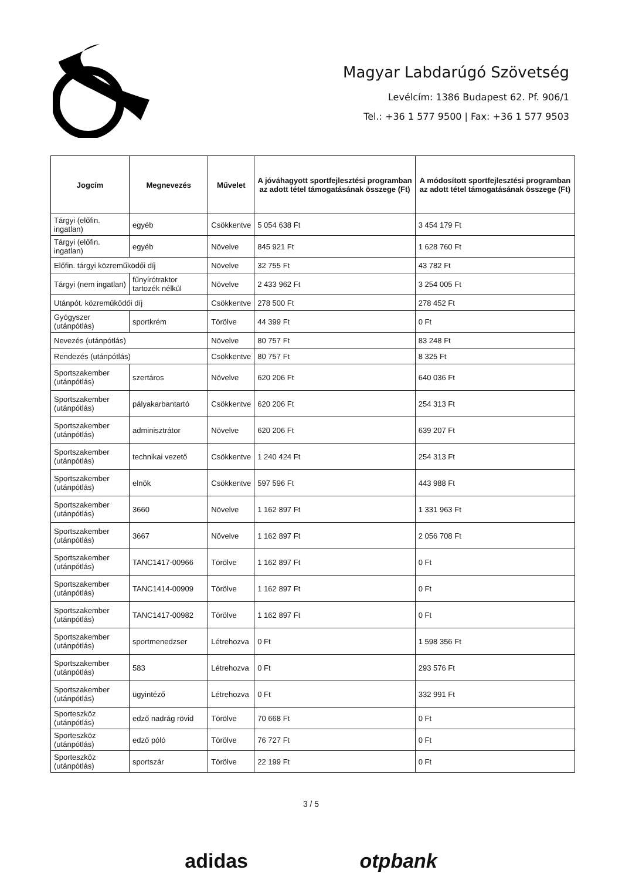Magyar Labdarúgó Szövetség
Levélcím: 1386 Budapest 62. Pf. 906/1
Tel.: +36 1 577 9500 | Fax: +36 1 577 9503
| Jogcím | Megnevezés | Művelet | A jóváhagyott sportfejlesztési programban az adott tétel támogatásának összege (Ft) | A módosított sportfejlesztési programban az adott tétel támogatásának összege (Ft) |
| --- | --- | --- | --- | --- |
| Tárgyi (előfin. ingatlan) | egyéb | Csökkentve | 5 054 638 Ft | 3 454 179 Ft |
| Tárgyi (előfin. ingatlan) | egyéb | Növelve | 845 921 Ft | 1 628 760 Ft |
| Előfin. tárgyi közreműködői díj | | Növelve | 32 755 Ft | 43 782 Ft |
| Tárgyi (nem ingatlan) | fűnyírótraktor tartozék nélkül | Növelve | 2 433 962 Ft | 3 254 005 Ft |
| Utánpót. közreműködői díj | | Csökkentve | 278 500 Ft | 278 452 Ft |
| Gyógyszer (utánpótlás) | sportkrém | Törölve | 44 399 Ft | 0 Ft |
| Nevezés (utánpótlás) | | Növelve | 80 757 Ft | 83 248 Ft |
| Rendezés (utánpótlás) | | Csökkentve | 80 757 Ft | 8 325 Ft |
| Sportszakember (utánpótlás) | szertáros | Növelve | 620 206 Ft | 640 036 Ft |
| Sportszakember (utánpótlás) | pályakarbantartó | Csökkentve | 620 206 Ft | 254 313 Ft |
| Sportszakember (utánpótlás) | adminisztrátor | Növelve | 620 206 Ft | 639 207 Ft |
| Sportszakember (utánpótlás) | technikai vezető | Csökkentve | 1 240 424 Ft | 254 313 Ft |
| Sportszakember (utánpótlás) | elnök | Csökkentve | 597 596 Ft | 443 988 Ft |
| Sportszakember (utánpótlás) | 3660 | Növelve | 1 162 897 Ft | 1 331 963 Ft |
| Sportszakember (utánpótlás) | 3667 | Növelve | 1 162 897 Ft | 2 056 708 Ft |
| Sportszakember (utánpótlás) | TANC1417-00966 | Törölve | 1 162 897 Ft | 0 Ft |
| Sportszakember (utánpótlás) | TANC1414-00909 | Törölve | 1 162 897 Ft | 0 Ft |
| Sportszakember (utánpótlás) | TANC1417-00982 | Törölve | 1 162 897 Ft | 0 Ft |
| Sportszakember (utánpótlás) | sportmenedzser | Létrehozva | 0 Ft | 1 598 356 Ft |
| Sportszakember (utánpótlás) | 583 | Létrehozva | 0 Ft | 293 576 Ft |
| Sportszakember (utánpótlás) | ügyintéző | Létrehozva | 0 Ft | 332 991 Ft |
| Sporteszköz (utánpótlás) | edző nadrág rövid | Törölve | 70 668 Ft | 0 Ft |
| Sporteszköz (utánpótlás) | edző póló | Törölve | 76 727 Ft | 0 Ft |
| Sporteszköz (utánpótlás) | sportszár | Törölve | 22 199 Ft | 0 Ft |
3 / 5
adidas otpbank